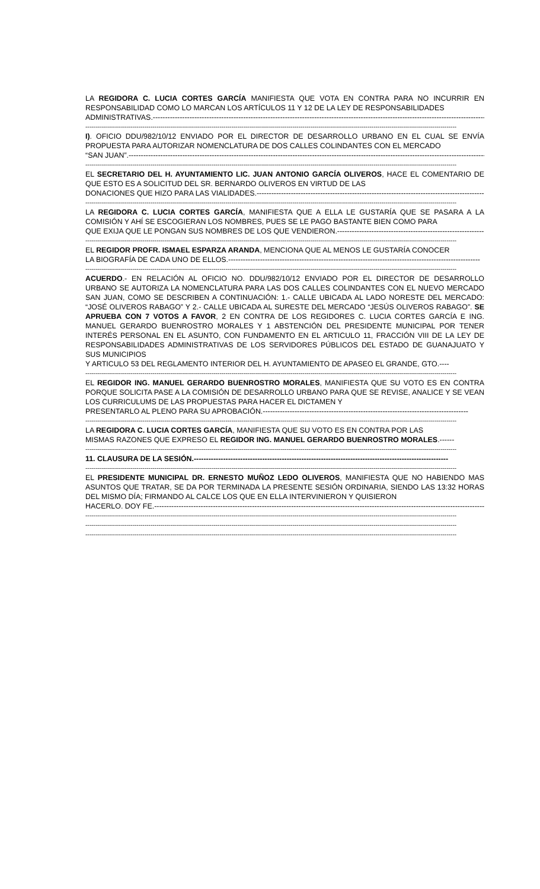LA REGIDORA C. LUCIA CORTES GARCÍA MANIFIESTA QUE VOTA EN CONTRA PARA NO INCURRIR EN RESPONSABILIDAD COMO LO MARCAN LOS ARTÍCULOS 11 Y 12 DE LA LEY DE RESPONSABILIDADES
ADMINISTRATIVAS.------------------------------------------------------------------------------------------------------------------------------------------------
--------------------------------------------------------------------------------------------------------------------------------------------------------------------------------------------
I). OFICIO DDU/982/10/12 ENVIADO POR EL DIRECTOR DE DESARROLLO URBANO EN EL CUAL SE ENVÍA PROPUESTA PARA AUTORIZAR NOMENCLATURA DE DOS CALLES COLINDANTES CON EL MERCADO
“SAN JUAN”.------------------------------------------------------------------------------------------------------------------------------------------------------
--------------------------------------------------------------------------------------------------------------------------------------------------------------------------------------------
EL SECRETARIO DEL H. AYUNTAMIENTO LIC. JUAN ANTONIO GARCÍA OLIVEROS, HACE EL COMENTARIO DE QUE ESTO ES A SOLICITUD DEL SR. BERNARDO OLIVEROS EN VIRTUD DE LAS
DONACIONES QUE HIZO PARA LAS VIALIDADES.-----------------------------------------------------------------------------------------------
--------------------------------------------------------------------------------------------------------------------------------------------------------------------------------------------
LA REGIDORA C. LUCIA CORTES GARCÍA, MANIFIESTA QUE A ELLA LE GUSTARÍA QUE SE PASARA A LA COMISIÓN Y AHÍ SE ESCOGIERAN LOS NOMBRES, PUES SE LE PAGO BASTANTE BIEN COMO PARA
QUE EXIJA QUE LE PONGAN SUS NOMBRES DE LOS QUE VENDIERON.------------------------------------------------------------
--------------------------------------------------------------------------------------------------------------------------------------------------------------------------------------------
EL REGIDOR PROFR. ISMAEL ESPARZA ARANDA, MENCIONA QUE AL MENOS LE GUSTARÍA CONOCER
LA BIOGRAFÍA DE CADA UNO DE ELLOS.-------------------------------------------------------------------------------------------------------
--------------------------------------------------------------------------------------------------------------------------------------------------------------------------------------------
ACUERDO.- EN RELACIÓN AL OFICIO NO. DDU/982/10/12 ENVIADO POR EL DIRECTOR DE DESARROLLO URBANO SE AUTORIZA LA NOMENCLATURA PARA LAS DOS CALLES COLINDANTES CON EL NUEVO MERCADO SAN JUAN, COMO SE DESCRIBEN A CONTINUACIÓN: 1.- CALLE UBICADA AL LADO NORESTE DEL MERCADO: “JOSÉ OLIVEROS RABAGO” Y 2.- CALLE UBICADA AL SURESTE DEL MERCADO “JESÚS OLIVEROS RABAGO”. SE APRUEBA CON 7 VOTOS A FAVOR, 2 EN CONTRA DE LOS REGIDORES C. LUCIA CORTES GARCÍA E ING. MANUEL GERARDO BUENROSTRO MORALES Y 1 ABSTENCIÓN DEL PRESIDENTE MUNICIPAL POR TENER INTERÉS PERSONAL EN EL ASUNTO, CON FUNDAMENTO EN EL ARTICULO 11, FRACCIÓN VIII DE LA LEY DE RESPONSABILIDADES ADMINISTRATIVAS DE LOS SERVIDORES PÚBLICOS DEL ESTADO DE GUANAJUATO Y SUS MUNICIPIOS
Y ARTICULO 53 DEL REGLAMENTO INTERIOR DEL H. AYUNTAMIENTO DE APASEO EL GRANDE, GTO.----
--------------------------------------------------------------------------------------------------------------------------------------------------------------------------------------------
EL REGIDOR ING. MANUEL GERARDO BUENROSTRO MORALES, MANIFIESTA QUE SU VOTO ES EN CONTRA PORQUE SOLICITA PASE A LA COMISIÓN DE DESARROLLO URBANO PARA QUE SE REVISE, ANALICE Y SE VEAN LOS CURRICULUMS DE LAS PROPUESTAS PARA HACER EL DICTAMEN Y
PRESENTARLO AL PLENO PARA SU APROBACIÓN.------------------------------------------------------------------------------------
--------------------------------------------------------------------------------------------------------------------------------------------------------------------------------------------
LA REGIDORA C. LUCIA CORTES GARCÍA, MANIFIESTA QUE SU VOTO ES EN CONTRA POR LAS
MISMAS RAZONES QUE EXPRESO EL REGIDOR ING. MANUEL GERARDO BUENROSTRO MORALES.------
--------------------------------------------------------------------------------------------------------------------------------------------------------------------------------------------
11. CLAUSURA DE LA SESIÓN.--------------------------------------------------------------------------------------------------------
--------------------------------------------------------------------------------------------------------------------------------------------------------------------------------------------
EL PRESIDENTE MUNICIPAL DR. ERNESTO MUÑOZ LEDO OLIVEROS, MANIFIESTA QUE NO HABIENDO MAS ASUNTOS QUE TRATAR, SE DA POR TERMINADA LA PRESENTE SESIÓN ORDINARIA, SIENDO LAS 13:32 HORAS DEL MISMO DÍA; FIRMANDO AL CALCE LOS QUE EN ELLA INTERVINIERON Y QUISIERON
HACERLO. DOY FE.------------------------------------------------------------------------------------------------------------------------------------------
--------------------------------------------------------------------------------------------------------------------------------------------------------------------------------------------
--------------------------------------------------------------------------------------------------------------------------------------------------------------------------------------------
--------------------------------------------------------------------------------------------------------------------------------------------------------------------------------------------